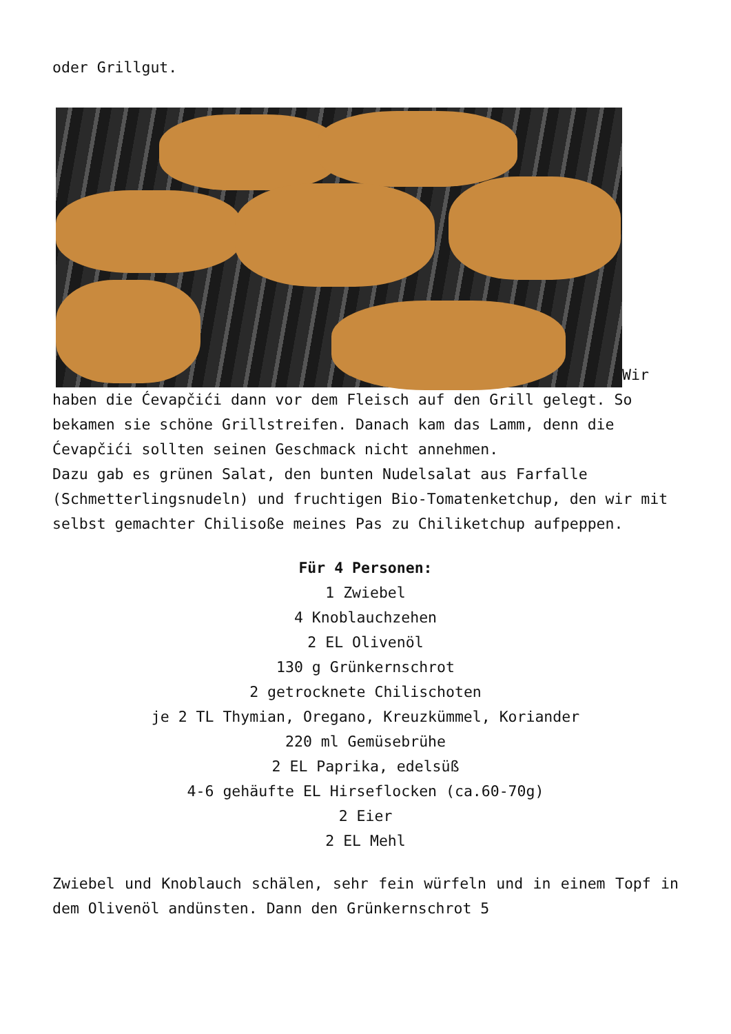oder Grillgut.
Wir haben die Ćevapčići dann vor dem Fleisch auf den Grill gelegt. So bekamen sie schöne Grillstreifen. Danach kam das Lamm, denn die Ćevapčići sollten seinen Geschmack nicht annehmen.
Dazu gab es grünen Salat, den bunten Nudelsalat aus Farfalle (Schmetterlingsnudeln) und fruchtigen Bio-Tomatenketchup, den wir mit selbst gemachter Chilisoße meines Pas zu Chiliketchup aufpeppen.
Für 4 Personen:
1 Zwiebel
4 Knoblauchzehen
2 EL Olivenöl
130 g Grünkernschrot
2 getrocknete Chilischoten
je 2 TL Thymian, Oregano, Kreuzkümmel, Koriander
220 ml Gemüsebrühe
2 EL Paprika, edelsüß
4-6 gehäufte EL Hirseflocken (ca.60-70g)
2 Eier
2 EL Mehl
Zwiebel und Knoblauch schälen, sehr fein würfeln und in einem Topf in dem Olivenöl andünsten. Dann den Grünkernschrot 5